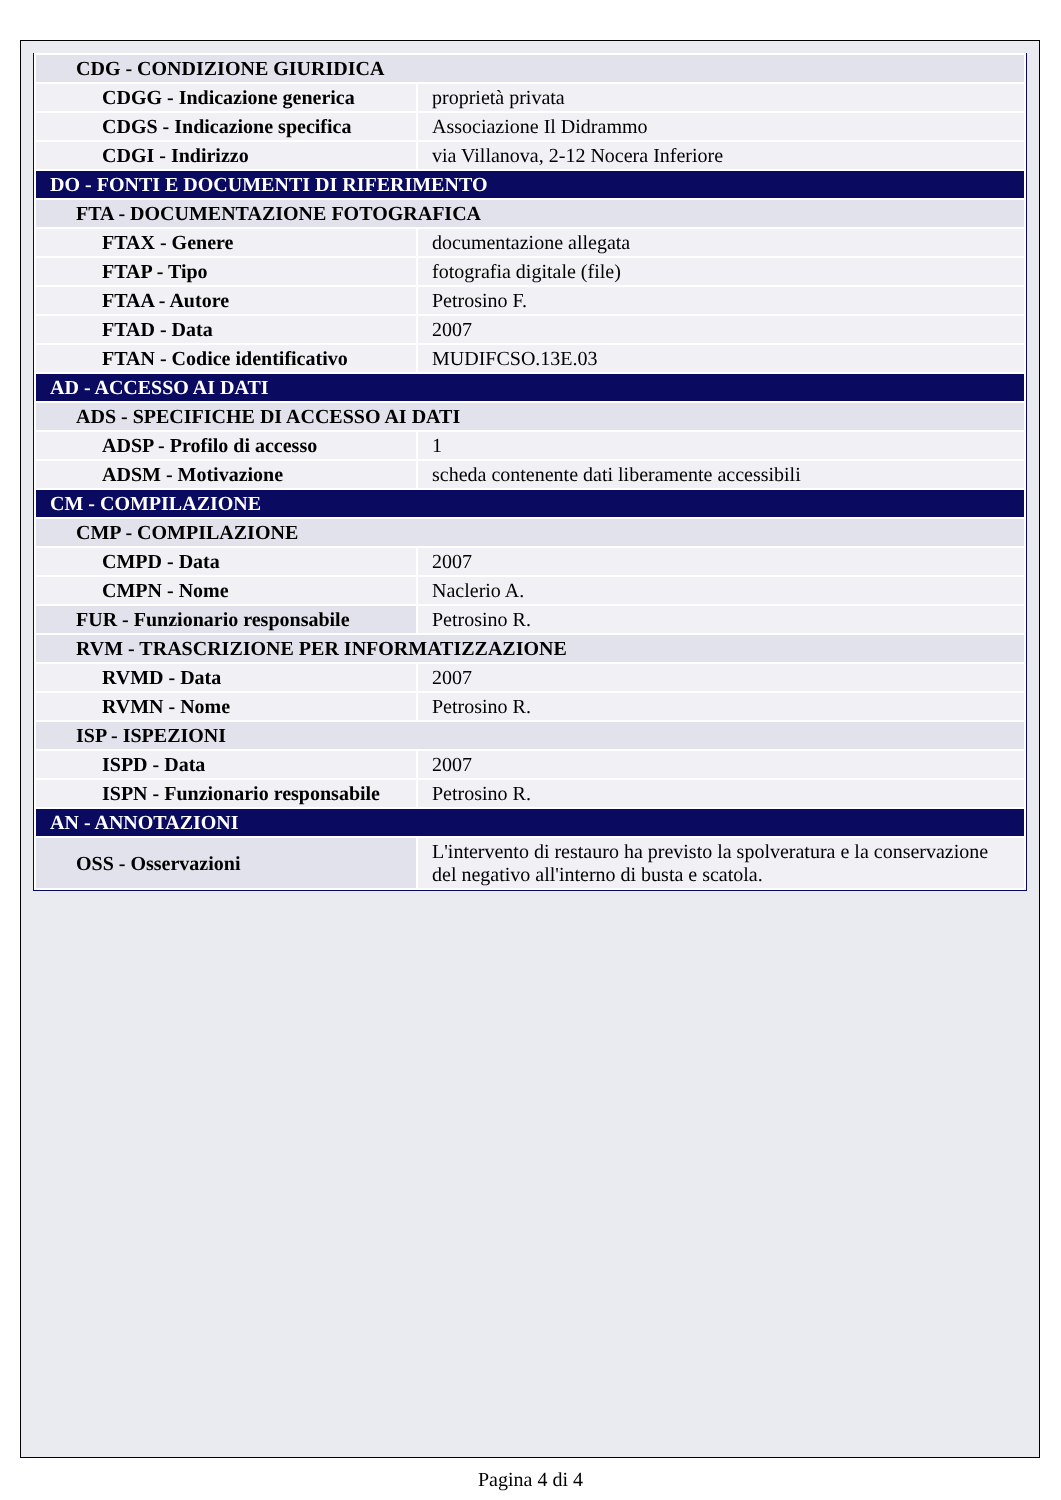| CDG - CONDIZIONE GIURIDICA | |
| CDGG - Indicazione generica | proprietà privata |
| CDGS - Indicazione specifica | Associazione Il Didrammo |
| CDGI - Indirizzo | via Villanova, 2-12 Nocera Inferiore |
| DO - FONTI E DOCUMENTI DI RIFERIMENTO | |
| FTA - DOCUMENTAZIONE FOTOGRAFICA | |
| FTAX - Genere | documentazione allegata |
| FTAP - Tipo | fotografia digitale (file) |
| FTAA - Autore | Petrosino F. |
| FTAD - Data | 2007 |
| FTAN - Codice identificativo | MUDIFCSO.13E.03 |
| AD - ACCESSO AI DATI | |
| ADS - SPECIFICHE DI ACCESSO AI DATI | |
| ADSP - Profilo di accesso | 1 |
| ADSM - Motivazione | scheda contenente dati liberamente accessibili |
| CM - COMPILAZIONE | |
| CMP - COMPILAZIONE | |
| CMPD - Data | 2007 |
| CMPN - Nome | Naclerio A. |
| FUR - Funzionario responsabile | Petrosino R. |
| RVM - TRASCRIZIONE PER INFORMATIZZAZIONE | |
| RVMD - Data | 2007 |
| RVMN - Nome | Petrosino R. |
| ISP - ISPEZIONI | |
| ISPD - Data | 2007 |
| ISPN - Funzionario responsabile | Petrosino R. |
| AN - ANNOTAZIONI | |
| OSS - Osservazioni | L'intervento di restauro ha previsto la spolveratura e la conservazione del negativo all'interno di busta e scatola. |
Pagina 4 di 4